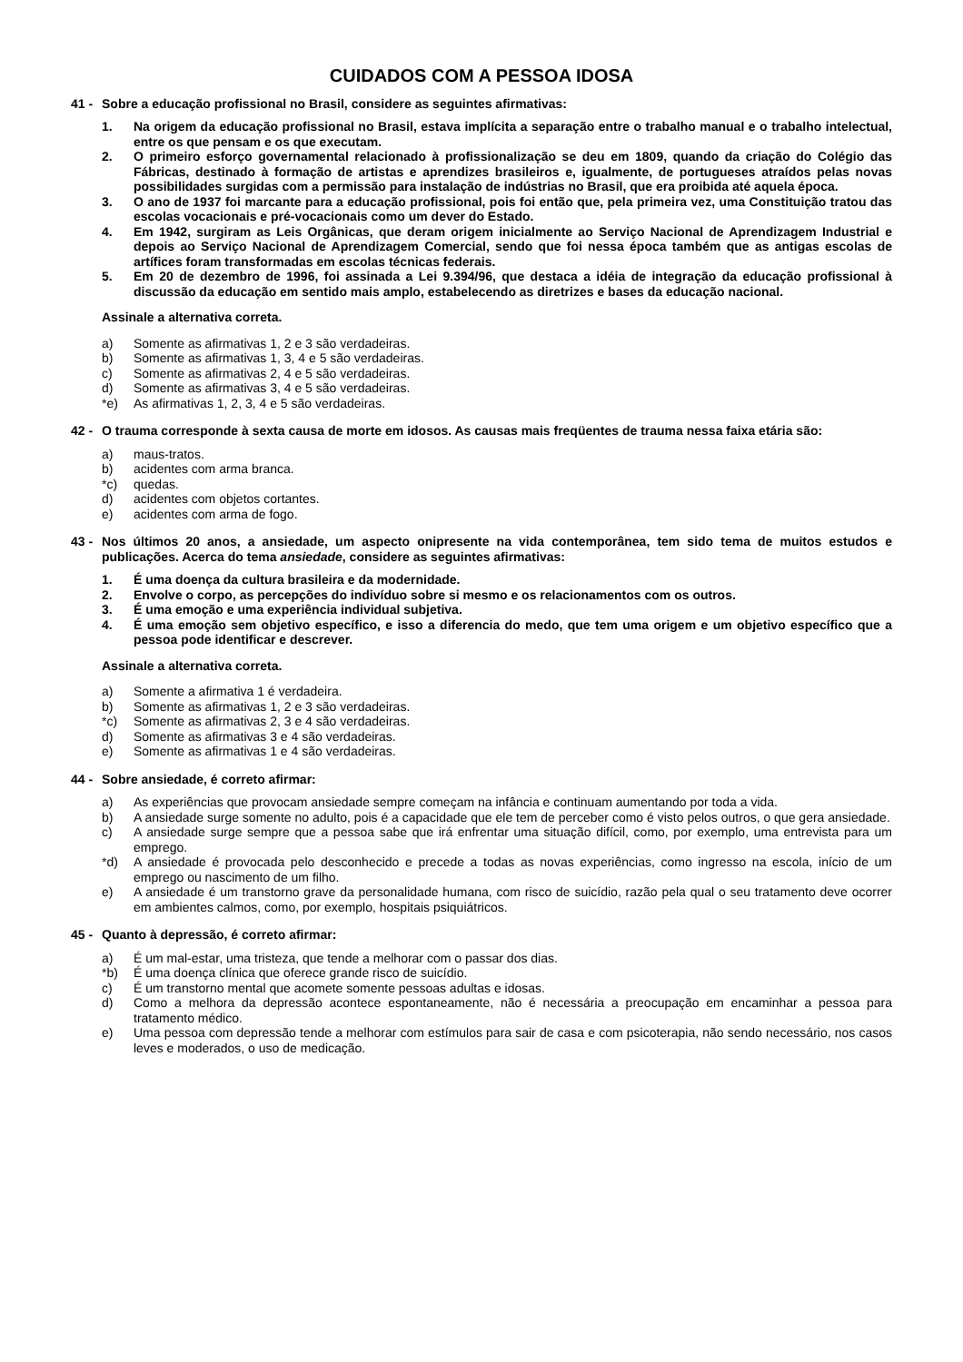CUIDADOS COM A PESSOA IDOSA
41 - Sobre a educação profissional no Brasil, considere as seguintes afirmativas:
1. Na origem da educação profissional no Brasil, estava implícita a separação entre o trabalho manual e o trabalho intelectual, entre os que pensam e os que executam.
2. O primeiro esforço governamental relacionado à profissionalização se deu em 1809, quando da criação do Colégio das Fábricas, destinado à formação de artistas e aprendizes brasileiros e, igualmente, de portugueses atraídos pelas novas possibilidades surgidas com a permissão para instalação de indústrias no Brasil, que era proibida até aquela época.
3. O ano de 1937 foi marcante para a educação profissional, pois foi então que, pela primeira vez, uma Constituição tratou das escolas vocacionais e pré-vocacionais como um dever do Estado.
4. Em 1942, surgiram as Leis Orgânicas, que deram origem inicialmente ao Serviço Nacional de Aprendizagem Industrial e depois ao Serviço Nacional de Aprendizagem Comercial, sendo que foi nessa época também que as antigas escolas de artífices foram transformadas em escolas técnicas federais.
5. Em 20 de dezembro de 1996, foi assinada a Lei 9.394/96, que destaca a idéia de integração da educação profissional à discussão da educação em sentido mais amplo, estabelecendo as diretrizes e bases da educação nacional.
Assinale a alternativa correta.
a) Somente as afirmativas 1, 2 e 3 são verdadeiras.
b) Somente as afirmativas 1, 3, 4 e 5 são verdadeiras.
c) Somente as afirmativas 2, 4 e 5 são verdadeiras.
d) Somente as afirmativas 3, 4 e 5 são verdadeiras.
*e) As afirmativas 1, 2, 3, 4 e 5 são verdadeiras.
42 - O trauma corresponde à sexta causa de morte em idosos. As causas mais freqüentes de trauma nessa faixa etária são:
a) maus-tratos.
b) acidentes com arma branca.
*c) quedas.
d) acidentes com objetos cortantes.
e) acidentes com arma de fogo.
43 - Nos últimos 20 anos, a ansiedade, um aspecto onipresente na vida contemporânea, tem sido tema de muitos estudos e publicações. Acerca do tema ansiedade, considere as seguintes afirmativas:
1. É uma doença da cultura brasileira e da modernidade.
2. Envolve o corpo, as percepções do indivíduo sobre si mesmo e os relacionamentos com os outros.
3. É uma emoção e uma experiência individual subjetiva.
4. É uma emoção sem objetivo específico, e isso a diferencia do medo, que tem uma origem e um objetivo específico que a pessoa pode identificar e descrever.
Assinale a alternativa correta.
a) Somente a afirmativa 1 é verdadeira.
b) Somente as afirmativas 1, 2 e 3 são verdadeiras.
*c) Somente as afirmativas 2, 3 e 4 são verdadeiras.
d) Somente as afirmativas 3 e 4 são verdadeiras.
e) Somente as afirmativas 1 e 4 são verdadeiras.
44 - Sobre ansiedade, é correto afirmar:
a) As experiências que provocam ansiedade sempre começam na infância e continuam aumentando por toda a vida.
b) A ansiedade surge somente no adulto, pois é a capacidade que ele tem de perceber como é visto pelos outros, o que gera ansiedade.
c) A ansiedade surge sempre que a pessoa sabe que irá enfrentar uma situação difícil, como, por exemplo, uma entrevista para um emprego.
*d) A ansiedade é provocada pelo desconhecido e precede a todas as novas experiências, como ingresso na escola, início de um emprego ou nascimento de um filho.
e) A ansiedade é um transtorno grave da personalidade humana, com risco de suicídio, razão pela qual o seu tratamento deve ocorrer em ambientes calmos, como, por exemplo, hospitais psiquiátricos.
45 - Quanto à depressão, é correto afirmar:
a) É um mal-estar, uma tristeza, que tende a melhorar com o passar dos dias.
*b) É uma doença clínica que oferece grande risco de suicídio.
c) É um transtorno mental que acomete somente pessoas adultas e idosas.
d) Como a melhora da depressão acontece espontaneamente, não é necessária a preocupação em encaminhar a pessoa para tratamento médico.
e) Uma pessoa com depressão tende a melhorar com estímulos para sair de casa e com psicoterapia, não sendo necessário, nos casos leves e moderados, o uso de medicação.